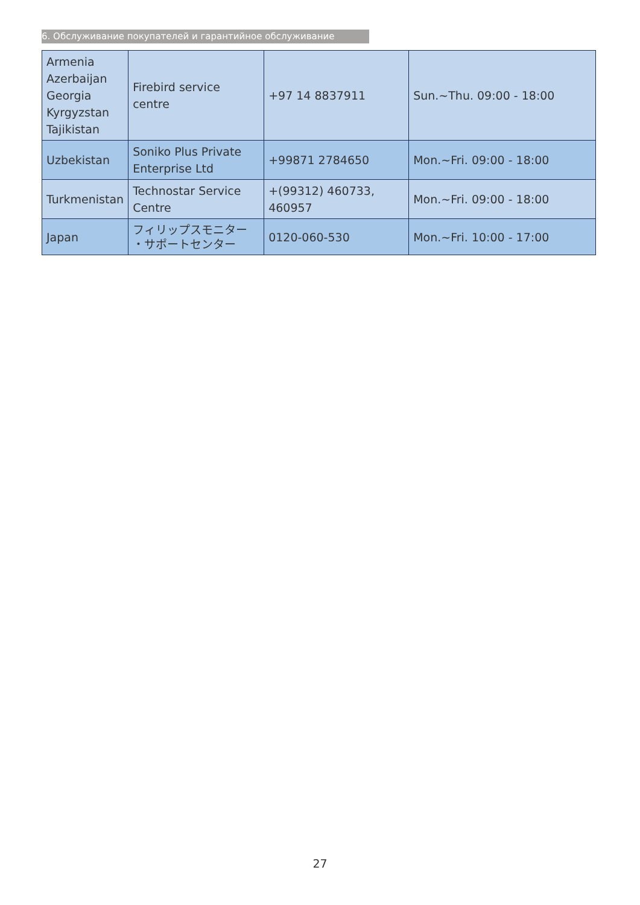6. Обслуживание покупателей и гарантийное обслуживание
| Armenia Azerbaijan Georgia Kyrgyzstan Tajikistan | Firebird service centre | +97 14 8837911 | Sun.~Thu. 09:00 - 18:00 |
| Uzbekistan | Soniko Plus Private Enterprise Ltd | +99871 2784650 | Mon.~Fri. 09:00 - 18:00 |
| Turkmenistan | Technostar Service Centre | +(99312) 460733, 460957 | Mon.~Fri. 09:00 - 18:00 |
| Japan | フィリップスモニター ・サポートセンター | 0120-060-530 | Mon.~Fri. 10:00 - 17:00 |
27